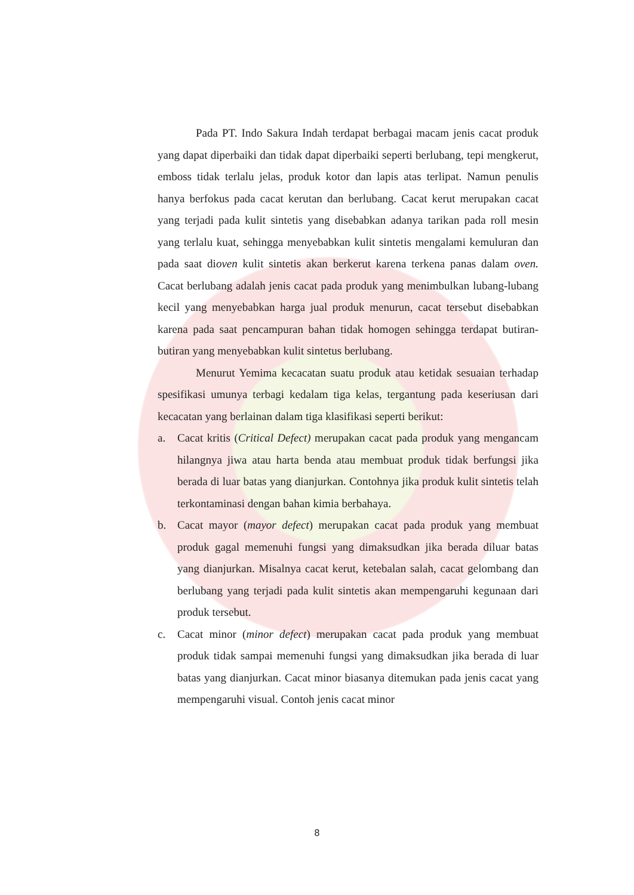Pada PT. Indo Sakura Indah terdapat berbagai macam jenis cacat produk yang dapat diperbaiki dan tidak dapat diperbaiki seperti berlubang, tepi mengkerut, emboss tidak terlalu jelas, produk kotor dan lapis atas terlipat. Namun penulis hanya berfokus pada cacat kerutan dan berlubang. Cacat kerut merupakan cacat yang terjadi pada kulit sintetis yang disebabkan adanya tarikan pada roll mesin yang terlalu kuat, sehingga menyebabkan kulit sintetis mengalami kemuluran dan pada saat dioven kulit sintetis akan berkerut karena terkena panas dalam oven. Cacat berlubang adalah jenis cacat pada produk yang menimbulkan lubang-lubang kecil yang menyebabkan harga jual produk menurun, cacat tersebut disebabkan karena pada saat pencampuran bahan tidak homogen sehingga terdapat butiran-butiran yang menyebabkan kulit sintetus berlubang.
Menurut Yemima kecacatan suatu produk atau ketidak sesuaian terhadap spesifikasi umunya terbagi kedalam tiga kelas, tergantung pada keseriusan dari kecacatan yang berlainan dalam tiga klasifikasi seperti berikut:
a. Cacat kritis (Critical Defect) merupakan cacat pada produk yang mengancam hilangnya jiwa atau harta benda atau membuat produk tidak berfungsi jika berada di luar batas yang dianjurkan. Contohnya jika produk kulit sintetis telah terkontaminasi dengan bahan kimia berbahaya.
b. Cacat mayor (mayor defect) merupakan cacat pada produk yang membuat produk gagal memenuhi fungsi yang dimaksudkan jika berada diluar batas yang dianjurkan. Misalnya cacat kerut, ketebalan salah, cacat gelombang dan berlubang yang terjadi pada kulit sintetis akan mempengaruhi kegunaan dari produk tersebut.
c. Cacat minor (minor defect) merupakan cacat pada produk yang membuat produk tidak sampai memenuhi fungsi yang dimaksudkan jika berada di luar batas yang dianjurkan. Cacat minor biasanya ditemukan pada jenis cacat yang mempengaruhi visual. Contoh jenis cacat minor
8